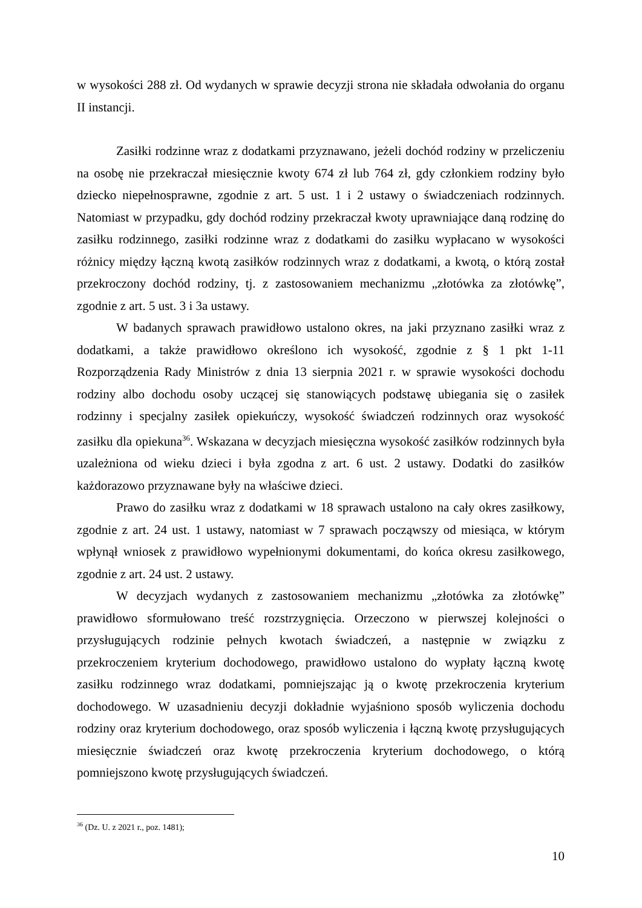w wysokości 288 zł. Od wydanych w sprawie decyzji strona nie składała odwołania do organu II instancji.
Zasiłki rodzinne wraz z dodatkami przyznawano, jeżeli dochód rodziny w przeliczeniu na osobę nie przekraczał miesięcznie kwoty 674 zł lub 764 zł, gdy członkiem rodziny było dziecko niepełnosprawne, zgodnie z art. 5 ust. 1 i 2 ustawy o świadczeniach rodzinnych. Natomiast w przypadku, gdy dochód rodziny przekraczał kwoty uprawniające daną rodzinę do zasiłku rodzinnego, zasiłki rodzinne wraz z dodatkami do zasiłku wypłacano w wysokości różnicy między łączną kwotą zasiłków rodzinnych wraz z dodatkami, a kwotą, o którą został przekroczony dochód rodziny, tj. z zastosowaniem mechanizmu „złotówka za złotówkę”, zgodnie z art. 5 ust. 3 i 3a ustawy.
W badanych sprawach prawidłowo ustalono okres, na jaki przyznano zasiłki wraz z dodatkami, a także prawidłowo określono ich wysokość, zgodnie z § 1 pkt 1-11 Rozporządzenia Rady Ministrów z dnia 13 sierpnia 2021 r. w sprawie wysokości dochodu rodziny albo dochodu osoby uczącej się stanowiących podstawę ubiegania się o zasiłek rodzinny i specjalny zasiłek opiekuńczy, wysokość świadczeń rodzinnych oraz wysokość zasiłku dla opiekuna<sup>36</sup>. Wskazana w decyzjach miesięczna wysokość zasiłków rodzinnych była uzależniona od wieku dzieci i była zgodna z art. 6 ust. 2 ustawy. Dodatki do zasiłków każdorazowo przyznawane były na właściwe dzieci.
Prawo do zasiłku wraz z dodatkami w 18 sprawach ustalono na cały okres zasiłkowy, zgodnie z art. 24 ust. 1 ustawy, natomiast w 7 sprawach począwszy od miesiąca, w którym wpłynął wniosek z prawidłowo wypełnionymi dokumentami, do końca okresu zasiłkowego, zgodnie z art. 24 ust. 2 ustawy.
W decyzjach wydanych z zastosowaniem mechanizmu „złotówka za złotówkę” prawidłowo sformułowano treść rozstrzygnięcia. Orzeczono w pierwszej kolejności o przysługujących rodzinie pełnych kwotach świadczeń, a następnie w związku z przekroczeniem kryterium dochodowego, prawidłowo ustalono do wypłaty łączną kwotę zasiłku rodzinnego wraz dodatkami, pomniejszając ją o kwotę przekroczenia kryterium dochodowego. W uzasadnieniu decyzji dokładnie wyjaśniono sposób wyliczenia dochodu rodziny oraz kryterium dochodowego, oraz sposób wyliczenia i łączną kwotę przysługujących miesięcznie świadczeń oraz kwotę przekroczenia kryterium dochodowego, o którą pomniejszono kwotę przysługujących świadczeń.
<sup>36</sup> (Dz. U. z 2021 r., poz. 1481);
10